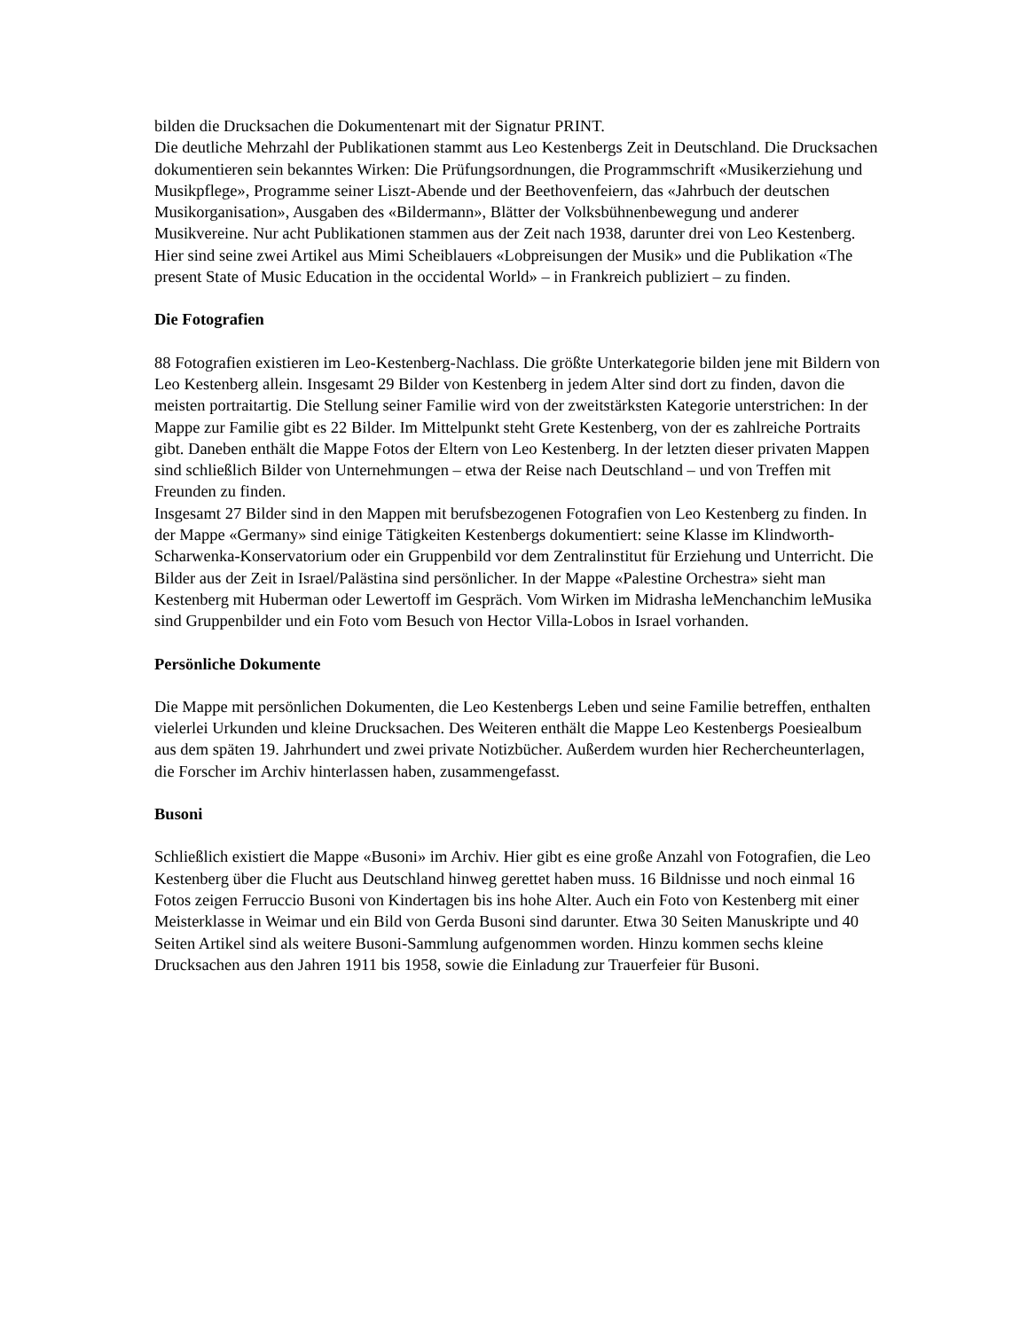bilden die Drucksachen die Dokumentenart mit der Signatur PRINT.
Die deutliche Mehrzahl der Publikationen stammt aus Leo Kestenbergs Zeit in Deutschland. Die Drucksachen dokumentieren sein bekanntes Wirken: Die Prüfungsordnungen, die Programmschrift «Musikerziehung und Musikpflege», Programme seiner Liszt-Abende und der Beethovenfeiern, das «Jahrbuch der deutschen Musikorganisation», Ausgaben des «Bildermann», Blätter der Volksbühnenbewegung und anderer Musikvereine. Nur acht Publikationen stammen aus der Zeit nach 1938, darunter drei von Leo Kestenberg. Hier sind seine zwei Artikel aus Mimi Scheiblauers «Lobpreisungen der Musik» und die Publikation «The present State of Music Education in the occidental World» – in Frankreich publiziert – zu finden.
Die Fotografien
88 Fotografien existieren im Leo-Kestenberg-Nachlass. Die größte Unterkategorie bilden jene mit Bildern von Leo Kestenberg allein. Insgesamt 29 Bilder von Kestenberg in jedem Alter sind dort zu finden, davon die meisten portraitartig. Die Stellung seiner Familie wird von der zweitstärksten Kategorie unterstrichen: In der Mappe zur Familie gibt es 22 Bilder. Im Mittelpunkt steht Grete Kestenberg, von der es zahlreiche Portraits gibt. Daneben enthält die Mappe Fotos der Eltern von Leo Kestenberg. In der letzten dieser privaten Mappen sind schließlich Bilder von Unternehmungen – etwa der Reise nach Deutschland – und von Treffen mit Freunden zu finden.
Insgesamt 27 Bilder sind in den Mappen mit berufsbezogenen Fotografien von Leo Kestenberg zu finden. In der Mappe «Germany» sind einige Tätigkeiten Kestenbergs dokumentiert: seine Klasse im Klindworth-Scharwenka-Konservatorium oder ein Gruppenbild vor dem Zentralinstitut für Erziehung und Unterricht. Die Bilder aus der Zeit in Israel/Palästina sind persönlicher. In der Mappe «Palestine Orchestra» sieht man Kestenberg mit Huberman oder Lewertoff im Gespräch. Vom Wirken im Midrasha leMenchanchim leMusika sind Gruppenbilder und ein Foto vom Besuch von Hector Villa-Lobos in Israel vorhanden.
Persönliche Dokumente
Die Mappe mit persönlichen Dokumenten, die Leo Kestenbergs Leben und seine Familie betreffen, enthalten vielerlei Urkunden und kleine Drucksachen. Des Weiteren enthält die Mappe Leo Kestenbergs Poesiealbum aus dem späten 19. Jahrhundert und zwei private Notizbücher. Außerdem wurden hier Rechercheunterlagen, die Forscher im Archiv hinterlassen haben, zusammengefasst.
Busoni
Schließlich existiert die Mappe «Busoni» im Archiv. Hier gibt es eine große Anzahl von Fotografien, die Leo Kestenberg über die Flucht aus Deutschland hinweg gerettet haben muss. 16 Bildnisse und noch einmal 16 Fotos zeigen Ferruccio Busoni von Kindertagen bis ins hohe Alter. Auch ein Foto von Kestenberg mit einer Meisterklasse in Weimar und ein Bild von Gerda Busoni sind darunter. Etwa 30 Seiten Manuskripte und 40 Seiten Artikel sind als weitere Busoni-Sammlung aufgenommen worden. Hinzu kommen sechs kleine Drucksachen aus den Jahren 1911 bis 1958, sowie die Einladung zur Trauerfeier für Busoni.